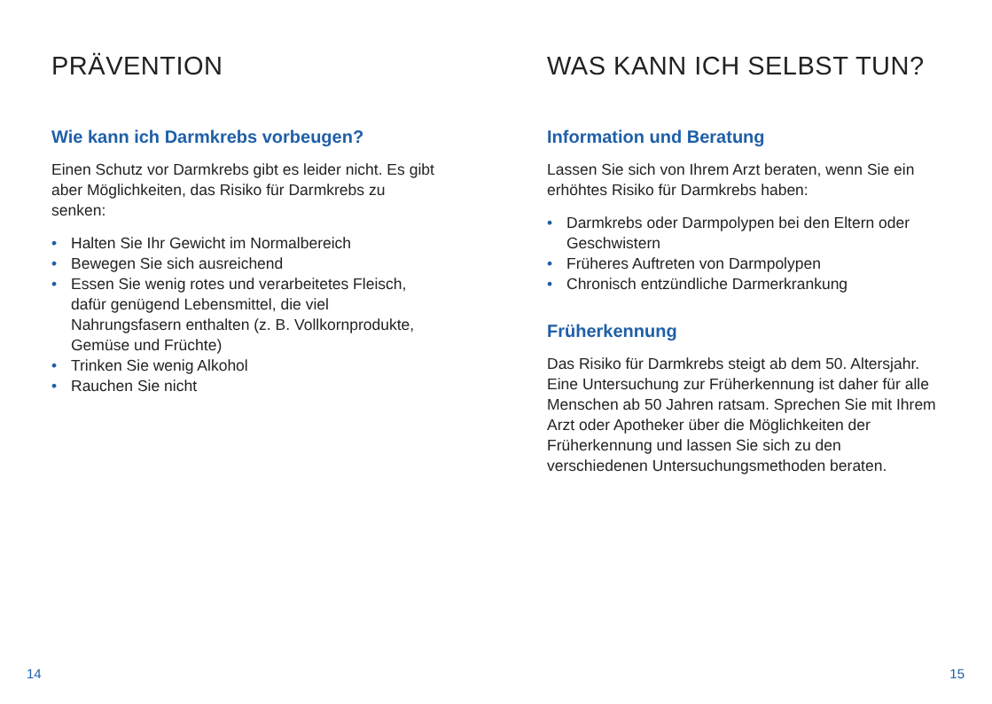PRÄVENTION
Wie kann ich Darmkrebs vorbeugen?
Einen Schutz vor Darmkrebs gibt es leider nicht. Es gibt aber Möglichkeiten, das Risiko für Darm­krebs zu senken:
• Halten Sie Ihr Gewicht im Normalbereich
• Bewegen Sie sich ausreichend
• Essen Sie wenig rotes und verarbeitetes Fleisch, dafür genügend Lebensmittel, die viel Nahrungsfasern enthalten (z. B. Vollkorn­produkte, Gemüse und Früchte)
• Trinken Sie wenig Alkohol
• Rauchen Sie nicht
14
WAS KANN ICH SELBST TUN?
Information und Beratung
Lassen Sie sich von Ihrem Arzt beraten, wenn Sie ein erhöhtes Risiko für Darmkrebs haben:
• Darmkrebs oder Darmpolypen bei den Eltern oder Geschwistern
• Früheres Auftreten von Darmpolypen
• Chronisch entzündliche Darmerkrankung
Früherkennung
Das Risiko für Darmkrebs steigt ab dem 50. Altersjahr. Eine Untersuchung zur Früherken­nung ist daher für alle Menschen ab 50 Jahren ratsam. Sprechen Sie mit Ihrem Arzt oder Apo­theker über die Möglichkeiten der Früherken­nung und lassen Sie sich zu den verschiedenen Untersuchungsmethoden beraten.
15